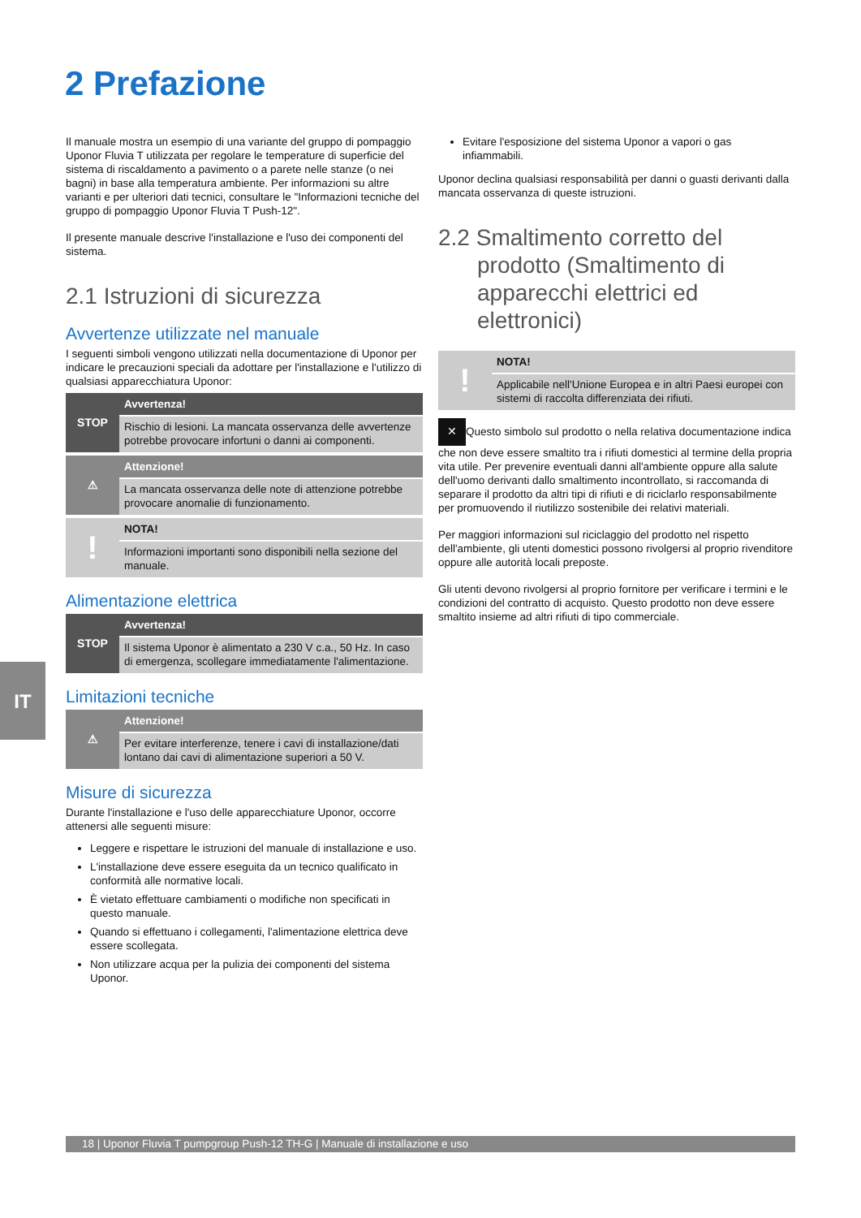2 Prefazione
Il manuale mostra un esempio di una variante del gruppo di pompaggio Uponor Fluvia T utilizzata per regolare le temperature di superficie del sistema di riscaldamento a pavimento o a parete nelle stanze (o nei bagni) in base alla temperatura ambiente. Per informazioni su altre varianti e per ulteriori dati tecnici, consultare le "Informazioni tecniche del gruppo di pompaggio Uponor Fluvia T Push-12".
Il presente manuale descrive l'installazione e l'uso dei componenti del sistema.
2.1 Istruzioni di sicurezza
Avvertenze utilizzate nel manuale
I seguenti simboli vengono utilizzati nella documentazione di Uponor per indicare le precauzioni speciali da adottare per l'installazione e l'utilizzo di qualsiasi apparecchiatura Uponor:
STOP
Avvertenza!
Rischio di lesioni. La mancata osservanza delle avvertenze potrebbe provocare infortuni o danni ai componenti.
⚠
Attenzione!
La mancata osservanza delle note di attenzione potrebbe provocare anomalie di funzionamento.
!
NOTA!
Informazioni importanti sono disponibili nella sezione del manuale.
Alimentazione elettrica
STOP
Avvertenza!
Il sistema Uponor è alimentato a 230 V c.a., 50 Hz. In caso di emergenza, scollegare immediatamente l'alimentazione.
Limitazioni tecniche
⚠
Attenzione!
Per evitare interferenze, tenere i cavi di installazione/dati lontano dai cavi di alimentazione superiori a 50 V.
Misure di sicurezza
Durante l'installazione e l'uso delle apparecchiature Uponor, occorre attenersi alle seguenti misure:
Leggere e rispettare le istruzioni del manuale di installazione e uso.
L'installazione deve essere eseguita da un tecnico qualificato in conformità alle normative locali.
È vietato effettuare cambiamenti o modifiche non specificati in questo manuale.
Quando si effettuano i collegamenti, l'alimentazione elettrica deve essere scollegata.
Non utilizzare acqua per la pulizia dei componenti del sistema Uponor.
Evitare l'esposizione del sistema Uponor a vapori o gas infiammabili.
Uponor declina qualsiasi responsabilità per danni o guasti derivanti dalla mancata osservanza di queste istruzioni.
2.2 Smaltimento corretto del prodotto (Smaltimento di apparecchi elettrici ed elettronici)
!
NOTA!
Applicabile nell'Unione Europea e in altri Paesi europei con sistemi di raccolta differenziata dei rifiuti.
✕ Questo simbolo sul prodotto o nella relativa documentazione indica che non deve essere smaltito tra i rifiuti domestici al termine della propria vita utile. Per prevenire eventuali danni all'ambiente oppure alla salute dell'uomo derivanti dallo smaltimento incontrollato, si raccomanda di separare il prodotto da altri tipi di rifiuti e di riciclarlo responsabilmente per promuovendo il riutilizzo sostenibile dei relativi materiali.
Per maggiori informazioni sul riciclaggio del prodotto nel rispetto dell'ambiente, gli utenti domestici possono rivolgersi al proprio rivenditore oppure alle autorità locali preposte.
Gli utenti devono rivolgersi al proprio fornitore per verificare i termini e le condizioni del contratto di acquisto. Questo prodotto non deve essere smaltito insieme ad altri rifiuti di tipo commerciale.
IT
18 | Uponor Fluvia T pumpgroup Push-12 TH-G | Manuale di installazione e uso